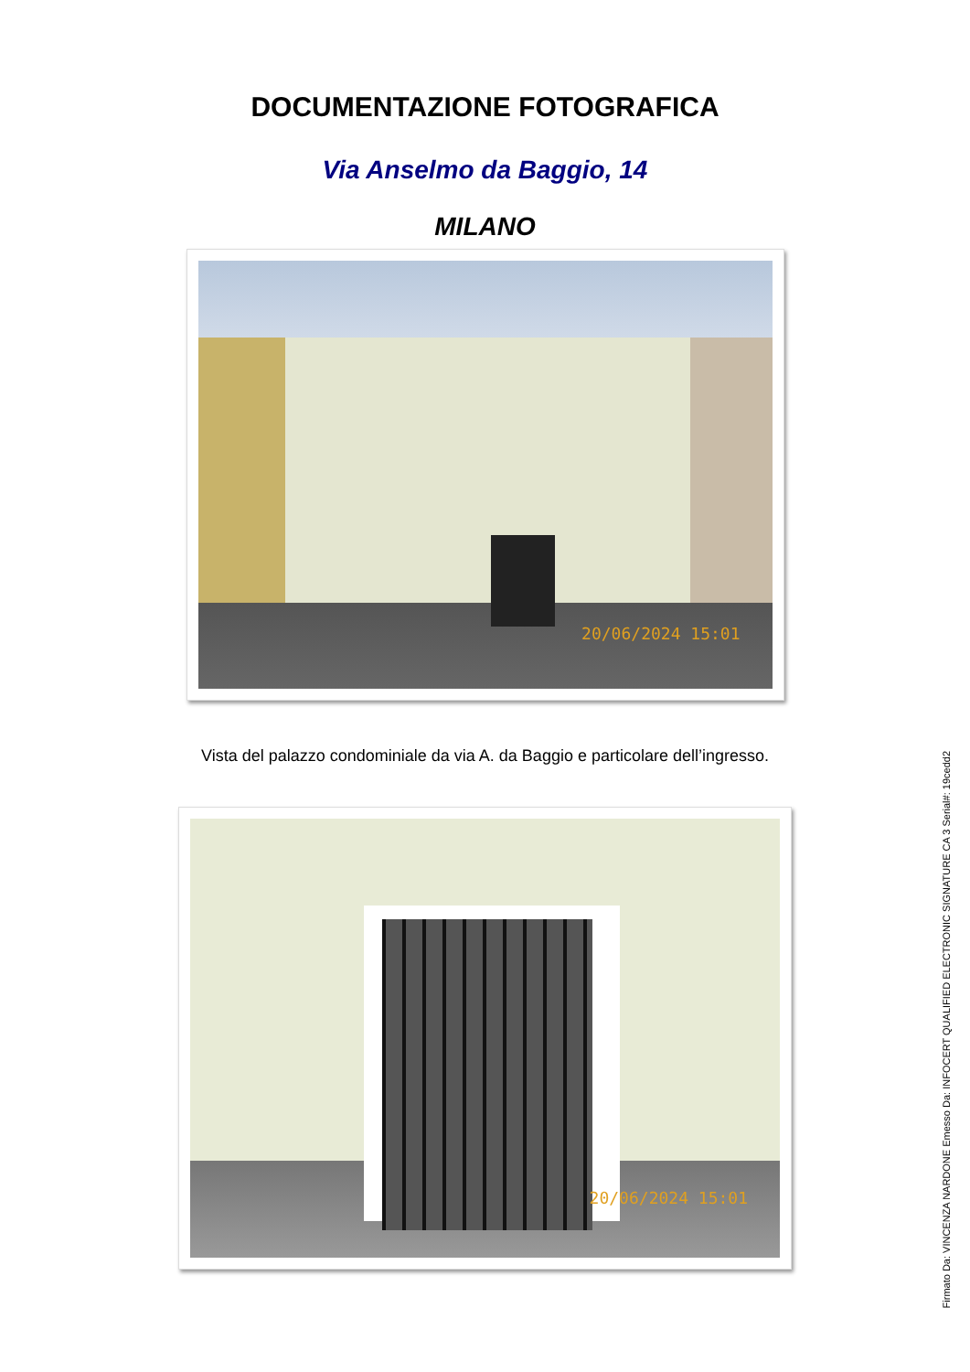DOCUMENTAZIONE FOTOGRAFICA
Via Anselmo da Baggio, 14
MILANO
20/06/2024 15:01
Vista del palazzo condominiale da via A. da Baggio e particolare dell’ingresso.
20/06/2024 15:01
Firmato Da: VINCENZA NARDONE Emesso Da: INFOCERT QUALIFIED ELECTRONIC SIGNATURE CA 3 Serial#: 19cedd2